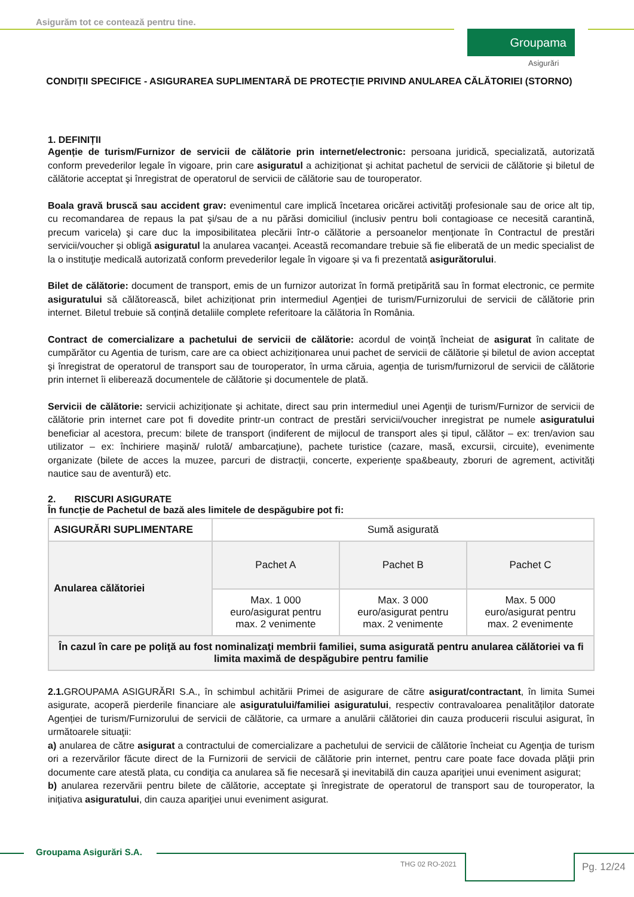Asigurăm tot ce contează pentru tine.
Groupama
Asigurări
CONDIȚII SPECIFICE - ASIGURAREA SUPLIMENTARĂ DE PROTECŢIE PRIVIND ANULAREA CĂLĂTORIEI (STORNO)
1. DEFINIȚII
Agenție de turism/Furnizor de servicii de călătorie prin internet/electronic: persoana juridică, specializată, autorizată conform prevederilor legale în vigoare, prin care asiguratul a achiziționat și achitat pachetul de servicii de călătorie și biletul de călătorie acceptat şi înregistrat de operatorul de servicii de călătorie sau de touroperator.
Boala gravă bruscă sau accident grav: evenimentul care implică încetarea oricărei activităţi profesionale sau de orice alt tip, cu recomandarea de repaus la pat şi/sau de a nu părăsi domiciliul (inclusiv pentru boli contagioase ce necesită carantină, precum varicela) şi care duc la imposibilitatea plecării într-o călătorie a persoanelor menţionate în Contractul de prestări servicii/voucher și obligă asiguratul la anularea vacanţei. Această recomandare trebuie să fie eliberată de un medic specialist de la o instituţie medicală autorizată conform prevederilor legale în vigoare și va fi prezentată asigurătorului.
Bilet de călătorie: document de transport, emis de un furnizor autorizat în formă pretipărită sau în format electronic, ce permite asiguratului să călătorească, bilet achiziționat prin intermediul Agenției de turism/Furnizorului de servicii de călătorie prin internet. Biletul trebuie să conțină detaliile complete referitoare la călătoria în România.
Contract de comercializare a pachetului de servicii de călătorie: acordul de voință încheiat de asigurat în calitate de cumpărător cu Agentia de turism, care are ca obiect achiziționarea unui pachet de servicii de călătorie și biletul de avion acceptat şi înregistrat de operatorul de transport sau de touroperator, în urma căruia, agenția de turism/furnizorul de servicii de călătorie prin internet îi eliberează documentele de călătorie și documentele de plată.
Servicii de călătorie: servicii achiziționate și achitate, direct sau prin intermediul unei Agenţii de turism/Furnizor de servicii de călătorie prin internet care pot fi dovedite printr-un contract de prestări servicii/voucher inregistrat pe numele asiguratului beneficiar al acestora, precum: bilete de transport (indiferent de mijlocul de transport ales și tipul, călător – ex: tren/avion sau utilizator – ex: închiriere mașină/ rulotă/ ambarcațiune), pachete turistice (cazare, masă, excursii, circuite), evenimente organizate (bilete de acces la muzee, parcuri de distracții, concerte, experiențe spa&beauty, zboruri de agrement, activități nautice sau de aventură) etc.
2. RISCURI ASIGURATE
În funcție de Pachetul de bază ales limitele de despăgubire pot fi:
| ASIGURĂRI SUPLIMENTARE | Sumă asigurată | | |
| Anularea călătoriei | Pachet A | Pachet B | Pachet C |
| | Max. 1 000 euro/asigurat pentru max. 2 venimente | Max. 3 000 euro/asigurat pentru max. 2 venimente | Max. 5 000 euro/asigurat pentru max. 2 evenimente |
| În cazul în care pe poliţă au fost nominalizaţi membrii familiei, suma asigurată pentru anularea călătoriei va fi limita maximă de despăgubire pentru familie | | | |
2.1. GROUPAMA ASIGURĂRI S.A., în schimbul achitării Primei de asigurare de către asigurat/contractant, în limita Sumei asigurate, acoperă pierderile financiare ale asiguratului/familiei asiguratului, respectiv contravaloarea penalităților datorate Agenției de turism/Furnizorului de servicii de călătorie, ca urmare a anulării călătoriei din cauza producerii riscului asigurat, în următoarele situaţii:
a) anularea de către asigurat a contractului de comercializare a pachetului de servicii de călătorie încheiat cu Agenţia de turism ori a rezervărilor făcute direct de la Furnizorii de servicii de călătorie prin internet, pentru care poate face dovada plăţii prin documente care atestă plata, cu condiţia ca anularea să fie necesară şi inevitabilă din cauza apariţiei unui eveniment asigurat;
b) anularea rezervării pentru bilete de călătorie, acceptate şi înregistrate de operatorul de transport sau de touroperator, la iniţiativa asiguratului, din cauza apariţiei unui eveniment asigurat.
Groupama Asigurări S.A.
THG 02 RO-2021 Pg. 12/24